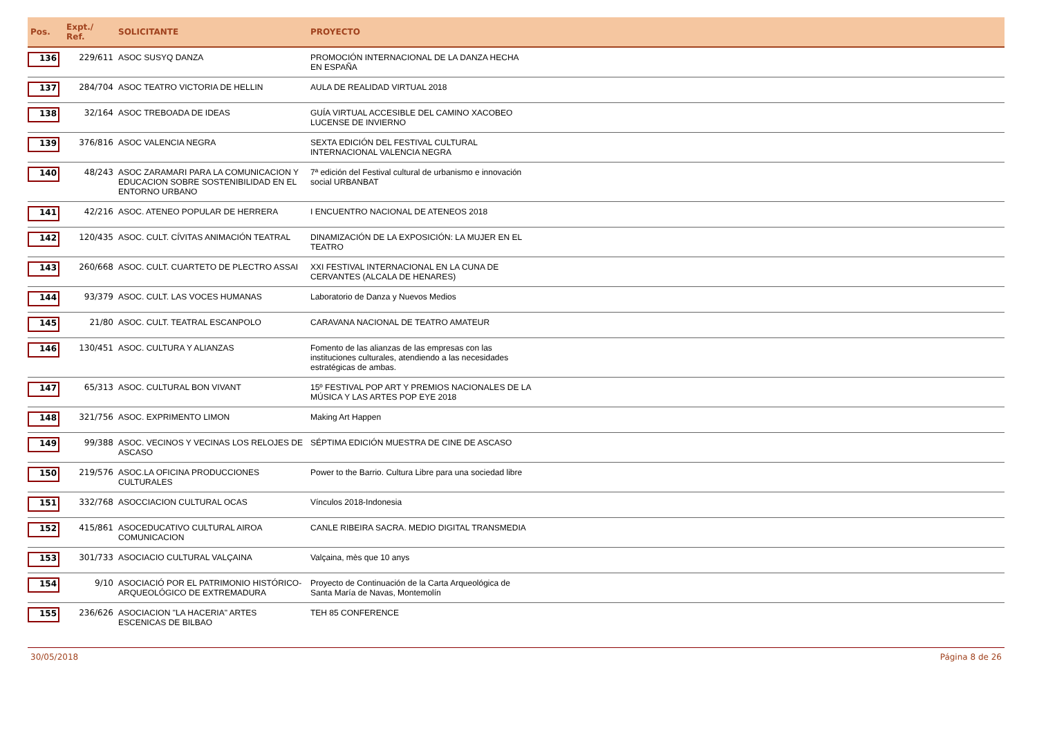| Pos. | Expt./ Ref. | SOLICITANTE | PROYECTO | |
| --- | --- | --- | --- | --- |
| 136 | 229/611 | ASOC SUSYQ DANZA | PROMOCIÓN INTERNACIONAL DE LA DANZA HECHA EN ESPAÑA | |
| 137 | 284/704 | ASOC TEATRO VICTORIA DE HELLIN | AULA DE REALIDAD VIRTUAL 2018 | |
| 138 | 32/164 | ASOC TREBOADA DE IDEAS | GUÍA VIRTUAL ACCESIBLE DEL CAMINO XACOBEO LUCENSE DE INVIERNO | |
| 139 | 376/816 | ASOC VALENCIA NEGRA | SEXTA EDICIÓN DEL FESTIVAL CULTURAL INTERNACIONAL VALENCIA NEGRA | |
| 140 | 48/243 | ASOC ZARAMARI PARA LA COMUNICACION Y EDUCACION SOBRE SOSTENIBILIDAD EN EL ENTORNO URBANO | 7ª edición del Festival cultural de urbanismo e innovación social URBANBAT | |
| 141 | 42/216 | ASOC. ATENEO POPULAR DE HERRERA | I ENCUENTRO NACIONAL DE ATENEOS 2018 | |
| 142 | 120/435 | ASOC. CULT. CÍVITAS ANIMACIÓN TEATRAL | DINAMIZACIÓN DE LA EXPOSICIÓN: LA MUJER EN EL TEATRO | |
| 143 | 260/668 | ASOC. CULT. CUARTETO DE PLECTRO ASSAI | XXI FESTIVAL INTERNACIONAL EN LA CUNA DE CERVANTES (ALCALA DE HENARES) | |
| 144 | 93/379 | ASOC. CULT. LAS VOCES HUMANAS | Laboratorio de Danza y Nuevos Medios | |
| 145 | 21/80 | ASOC. CULT. TEATRAL ESCANPOLO | CARAVANA NACIONAL DE TEATRO AMATEUR | |
| 146 | 130/451 | ASOC. CULTURA Y ALIANZAS | Fomento de las alianzas de las empresas con las instituciones culturales, atendiendo a las necesidades estratégicas de ambas. | |
| 147 | 65/313 | ASOC. CULTURAL BON VIVANT | 15º FESTIVAL POP ART Y PREMIOS NACIONALES DE LA MÚSICA Y LAS ARTES POP EYE 2018 | |
| 148 | 321/756 | ASOC. EXPRIMENTO LIMON | Making Art Happen | |
| 149 | 99/388 | ASOC. VECINOS Y VECINAS LOS RELOJES DE ASCASO | SÉPTIMA EDICIÓN MUESTRA DE CINE DE ASCASO | |
| 150 | 219/576 | ASOC.LA OFICINA PRODUCCIONES CULTURALES | Power to the Barrio. Cultura Libre para una sociedad libre | |
| 151 | 332/768 | ASOCCIACION CULTURAL OCAS | Vínculos 2018-Indonesia | |
| 152 | 415/861 | ASOCEDUCATIVO CULTURAL AIROA COMUNICACION | CANLE RIBEIRA SACRA. MEDIO DIGITAL TRANSMEDIA | |
| 153 | 301/733 | ASOCIACIO CULTURAL VALÇAINA | Valçaina, mès que 10 anys | |
| 154 | 9/10 | ASOCIACIÓ POR EL PATRIMONIO HISTÓRICO-ARQUEOLÓGICO DE EXTREMADURA | Proyecto de Continuación de la Carta Arqueológica de Santa María de Navas, Montemolín | |
| 155 | 236/626 | ASOCIACION "LA HACERIA" ARTES ESCENICAS DE BILBAO | TEH 85 CONFERENCE | |
30/05/2018 Página 8 de 26